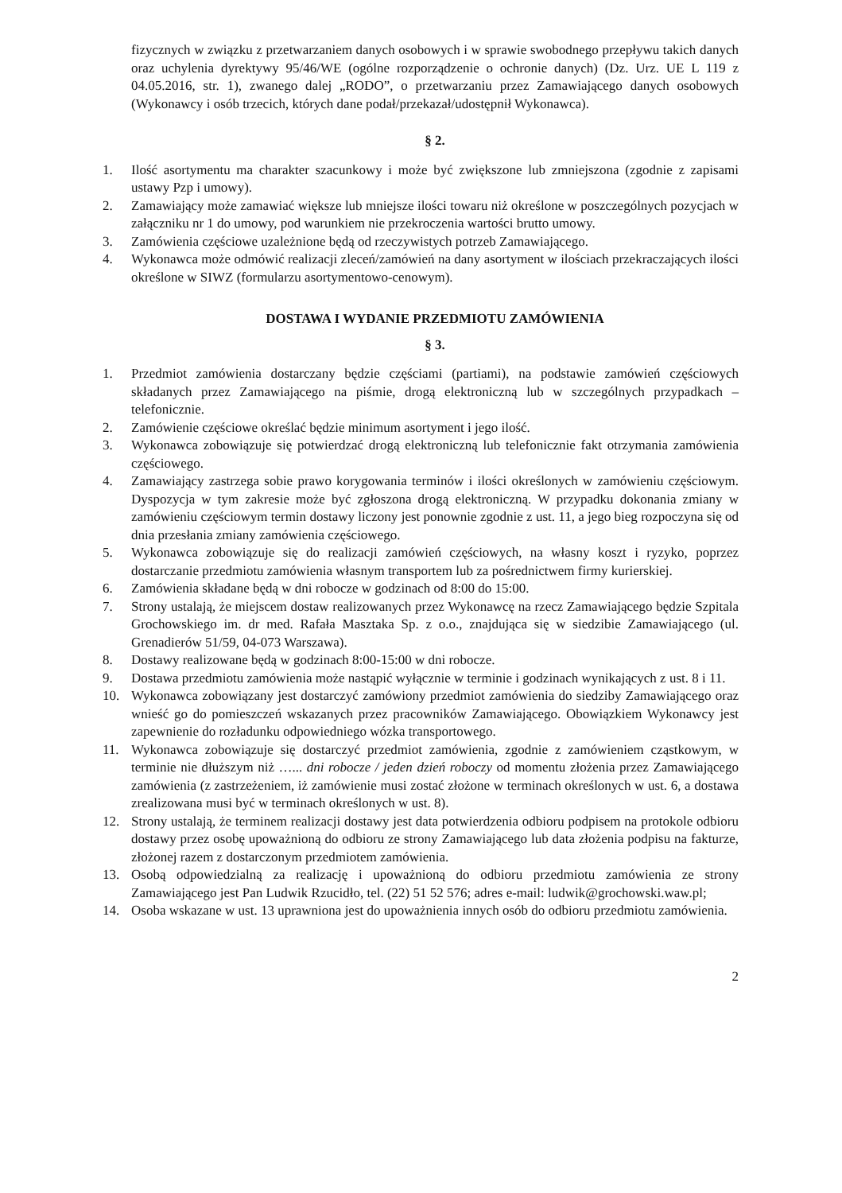fizycznych w związku z przetwarzaniem danych osobowych i w sprawie swobodnego przepływu takich danych oraz uchylenia dyrektywy 95/46/WE (ogólne rozporządzenie o ochronie danych) (Dz. Urz. UE L 119 z 04.05.2016, str. 1), zwanego dalej „RODO”, o przetwarzaniu przez Zamawiającego danych osobowych (Wykonawcy i osób trzecich, których dane podał/przekazał/udostępnił Wykonawca).
§ 2.
1. Ilość asortymentu ma charakter szacunkowy i może być zwiększone lub zmniejszona (zgodnie z zapisami ustawy Pzp i umowy).
2. Zamawiający może zamawiać większe lub mniejsze ilości towaru niż określone w poszczególnych pozycjach w załączniku nr 1 do umowy, pod warunkiem nie przekroczenia wartości brutto umowy.
3. Zamówienia częściowe uzależnione będą od rzeczywistych potrzeb Zamawiającego.
4. Wykonawca może odmówić realizacji zleceń/zamówień na dany asortyment w ilościach przekraczających ilości określone w SIWZ (formularzu asortymentowo-cenowym).
DOSTAWA I WYDANIE PRZEDMIOTU ZAMÓWIENIA
§ 3.
1. Przedmiot zamówienia dostarczany będzie częściami (partiami), na podstawie zamówień częściowych składanych przez Zamawiającego na piśmie, drogą elektroniczną lub w szczególnych przypadkach – telefonicznie.
2. Zamówienie częściowe określać będzie minimum asortyment i jego ilość.
3. Wykonawca zobowiązuje się potwierdzać drogą elektroniczną lub telefonicznie fakt otrzymania zamówienia częściowego.
4. Zamawiający zastrzega sobie prawo korygowania terminów i ilości określonych w zamówieniu częściowym. Dyspozycja w tym zakresie może być zgłoszona drogą elektroniczną. W przypadku dokonania zmiany w zamówieniu częściowym termin dostawy liczony jest ponownie zgodnie z ust. 11, a jego bieg rozpoczyna się od dnia przesłania zmiany zamówienia częściowego.
5. Wykonawca zobowiązuje się do realizacji zamówień częściowych, na własny koszt i ryzyko, poprzez dostarczanie przedmiotu zamówienia własnym transportem lub za pośrednictwem firmy kurierskiej.
6. Zamówienia składane będą w dni robocze w godzinach od 8:00 do 15:00.
7. Strony ustalają, że miejscem dostaw realizowanych przez Wykonawcę na rzecz Zamawiającego będzie Szpitala Grochowskiego im. dr med. Rafała Masztaka Sp. z o.o., znajdująca się w siedzibie Zamawiającego (ul. Grenadierów 51/59, 04-073 Warszawa).
8. Dostawy realizowane będą w godzinach 8:00-15:00 w dni robocze.
9. Dostawa przedmiotu zamówienia może nastąpić wyłącznie w terminie i godzinach wynikających z ust. 8 i 11.
10. Wykonawca zobowiązany jest dostarczyć zamówiony przedmiot zamówienia do siedziby Zamawiającego oraz wnieść go do pomieszczeń wskazanych przez pracowników Zamawiającego. Obowiązkiem Wykonawcy jest zapewnienie do rozładunku odpowiedniego wózka transportowego.
11. Wykonawca zobowiązuje się dostarczyć przedmiot zamówienia, zgodnie z zamówieniem cząstkowym, w terminie nie dłuższym niż …... dni robocze / jeden dzień roboczy od momentu złożenia przez Zamawiającego zamówienia (z zastrzeżeniem, iż zamówienie musi zostać złożone w terminach określonych w ust. 6, a dostawa zrealizowana musi być w terminach określonych w ust. 8).
12. Strony ustalają, że terminem realizacji dostawy jest data potwierdzenia odbioru podpisem na protokole odbioru dostawy przez osobę upoważnioną do odbioru ze strony Zamawiającego lub data złożenia podpisu na fakturze, złożonej razem z dostarczonym przedmiotem zamówienia.
13. Osobą odpowiedzialną za realizację i upoważnioną do odbioru przedmiotu zamówienia ze strony Zamawiającego jest Pan Ludwik Rzucidło, tel. (22) 51 52 576; adres e-mail: ludwik@grochowski.waw.pl;
14. Osoba wskazane w ust. 13 uprawniona jest do upoważnienia innych osób do odbioru przedmiotu zamówienia.
2